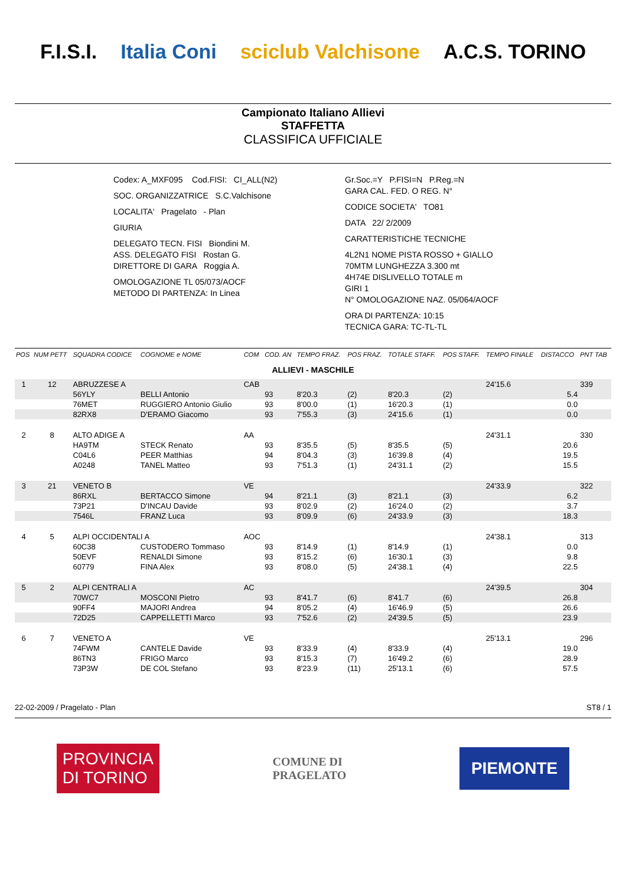F.I.S.I. Italia Coni sciclub Valchisone A.C.S. TORINO
Campionato Italiano Allievi
STAFFETTA
CLASSIFICA UFFICIALE
Codex: A_MXF095 Cod.FISI: CI_ALL(N2)
SOC. ORGANIZZATRICE S.C.Valchisone
LOCALITA' Pragelato - Plan
GIURIA
DELEGATO TECN. FISI Biondini M.
ASS. DELEGATO FISI Rostan G.
DIRETTORE DI GARA Roggia A.
OMOLOGAZIONE TL 05/073/AOCF
METODO DI PARTENZA: In Linea
Gr.Soc.=Y P.FISI=N P.Reg.=N
GARA CAL. FED. O REG. N°
CODICE SOCIETA' TO81
DATA 22/ 2/2009
CARATTERISTICHE TECNICHE
4L2N1 NOME PISTA ROSSO + GIALLO
70MTM LUNGHEZZA 3.300 mt
4H74E DISLIVELLO TOTALE m
GIRI 1
N° OMOLOGAZIONE NAZ. 05/064/AOCF
ORA DI PARTENZA: 10:15
TECNICA GARA: TC-TL-TL
| POS | NUM PETT | SQUADRA CODICE | COGNOME e NOME | COM | COD. AN | TEMPO FRAZ. | POS FRAZ. | TOTALE STAFF. | POS STAFF. | TEMPO FINALE | DISTACCO | PNT TAB |
| --- | --- | --- | --- | --- | --- | --- | --- | --- | --- | --- | --- | --- |
| ALLIEVI - MASCHILE | | | | | | | | | | | | |
| 1 | 12 | ABRUZZESE A | | CAB | | | | | | 24'15.6 | | 339 |
| | | 56YLY | BELLI Antonio | | 93 | 8'20.3 | (2) | 8'20.3 | (2) | | 5.4 | |
| | | 76MET | RUGGIERO Antonio Giulio | | 93 | 8'00.0 | (1) | 16'20.3 | (1) | | 0.0 | |
| | | 82RX8 | D'ERAMO Giacomo | | 93 | 7'55.3 | (3) | 24'15.6 | (1) | | 0.0 | |
| 2 | 8 | ALTO ADIGE A | | AA | | | | | | 24'31.1 | | 330 |
| | | HA9TM | STECK Renato | | 93 | 8'35.5 | (5) | 8'35.5 | (5) | | 20.6 | |
| | | C04L6 | PEER Matthias | | 94 | 8'04.3 | (3) | 16'39.8 | (4) | | 19.5 | |
| | | A0248 | TANEL Matteo | | 93 | 7'51.3 | (1) | 24'31.1 | (2) | | 15.5 | |
| 3 | 21 | VENETO B | | VE | | | | | | 24'33.9 | | 322 |
| | | 86RXL | BERTACCO Simone | | 94 | 8'21.1 | (3) | 8'21.1 | (3) | | 6.2 | |
| | | 73P21 | D'INCAU Davide | | 93 | 8'02.9 | (2) | 16'24.0 | (2) | | 3.7 | |
| | | 7546L | FRANZ Luca | | 93 | 8'09.9 | (6) | 24'33.9 | (3) | | 18.3 | |
| 4 | 5 | ALPI OCCIDENTALI A | | AOC | | | | | | 24'38.1 | | 313 |
| | | 60C38 | CUSTODERO Tommaso | | 93 | 8'14.9 | (1) | 8'14.9 | (1) | | 0.0 | |
| | | 50EVF | RENALDI Simone | | 93 | 8'15.2 | (6) | 16'30.1 | (3) | | 9.8 | |
| | | 60779 | FINA Alex | | 93 | 8'08.0 | (5) | 24'38.1 | (4) | | 22.5 | |
| 5 | 2 | ALPI CENTRALI A | | AC | | | | | | 24'39.5 | | 304 |
| | | 70WC7 | MOSCONI Pietro | | 93 | 8'41.7 | (6) | 8'41.7 | (6) | | 26.8 | |
| | | 90FF4 | MAJORI Andrea | | 94 | 8'05.2 | (4) | 16'46.9 | (5) | | 26.6 | |
| | | 72D25 | CAPPELLETTI Marco | | 93 | 7'52.6 | (2) | 24'39.5 | (5) | | 23.9 | |
| 6 | 7 | VENETO A | | VE | | | | | | 25'13.1 | | 296 |
| | | 74FWM | CANTELE Davide | | 93 | 8'33.9 | (4) | 8'33.9 | (4) | | 19.0 | |
| | | 86TN3 | FRIGO Marco | | 93 | 8'15.3 | (7) | 16'49.2 | (6) | | 28.9 | |
| | | 73P3W | DE COL Stefano | | 93 | 8'23.9 | (11) | 25'13.1 | (6) | | 57.5 | |
22-02-2009 / Pragelato - Plan ST8 / 1
PROVINCIA
DI TORINO
COMUNE DI
PRAGELATO
PIEMONTE